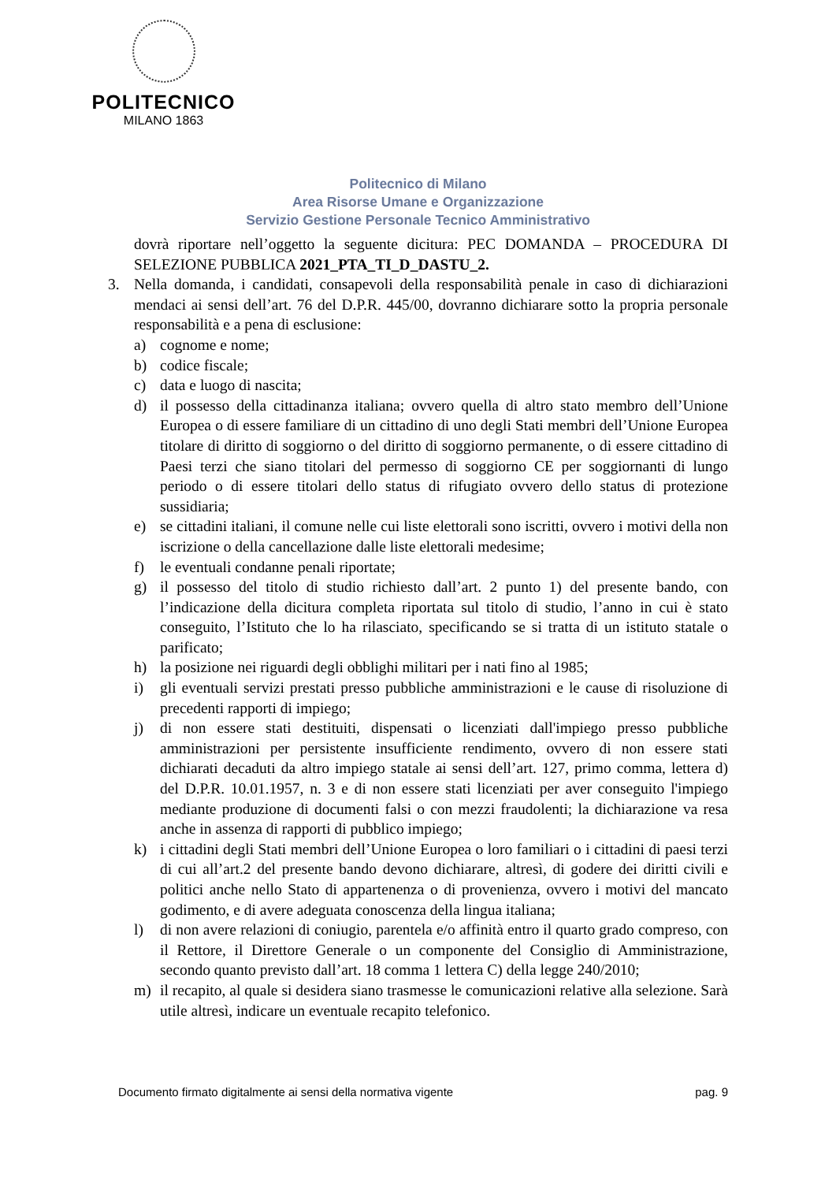POLITECNICO
MILANO 1863
Politecnico di Milano
Area Risorse Umane e Organizzazione
Servizio Gestione Personale Tecnico Amministrativo
dovrà riportare nell’oggetto la seguente dicitura: PEC DOMANDA – PROCEDURA DI SELEZIONE PUBBLICA 2021_PTA_TI_D_DASTU_2.
3. Nella domanda, i candidati, consapevoli della responsabilità penale in caso di dichiarazioni mendaci ai sensi dell’art. 76 del D.P.R. 445/00, dovranno dichiarare sotto la propria personale responsabilità e a pena di esclusione:
a) cognome e nome;
b) codice fiscale;
c) data e luogo di nascita;
d) il possesso della cittadinanza italiana; ovvero quella di altro stato membro dell’Unione Europea o di essere familiare di un cittadino di uno degli Stati membri dell’Unione Europea titolare di diritto di soggiorno o del diritto di soggiorno permanente, o di essere cittadino di Paesi terzi che siano titolari del permesso di soggiorno CE per soggiornanti di lungo periodo o di essere titolari dello status di rifugiato ovvero dello status di protezione sussidiaria;
e) se cittadini italiani, il comune nelle cui liste elettorali sono iscritti, ovvero i motivi della non iscrizione o della cancellazione dalle liste elettorali medesime;
f) le eventuali condanne penali riportate;
g) il possesso del titolo di studio richiesto dall’art. 2 punto 1) del presente bando, con l’indicazione della dicitura completa riportata sul titolo di studio, l’anno in cui è stato conseguito, l’Istituto che lo ha rilasciato, specificando se si tratta di un istituto statale o parificato;
h) la posizione nei riguardi degli obblighi militari per i nati fino al 1985;
i) gli eventuali servizi prestati presso pubbliche amministrazioni e le cause di risoluzione di precedenti rapporti di impiego;
j) di non essere stati destituiti, dispensati o licenziati dall'impiego presso pubbliche amministrazioni per persistente insufficiente rendimento, ovvero di non essere stati dichiarati decaduti da altro impiego statale ai sensi dell’art. 127, primo comma, lettera d) del D.P.R. 10.01.1957, n. 3 e di non essere stati licenziati per aver conseguito l'impiego mediante produzione di documenti falsi o con mezzi fraudolenti; la dichiarazione va resa anche in assenza di rapporti di pubblico impiego;
k) i cittadini degli Stati membri dell’Unione Europea o loro familiari o i cittadini di paesi terzi di cui all’art.2 del presente bando devono dichiarare, altresì, di godere dei diritti civili e politici anche nello Stato di appartenenza o di provenienza, ovvero i motivi del mancato godimento, e di avere adeguata conoscenza della lingua italiana;
l) di non avere relazioni di coniugio, parentela e/o affinità entro il quarto grado compreso, con il Rettore, il Direttore Generale o un componente del Consiglio di Amministrazione, secondo quanto previsto dall’art. 18 comma 1 lettera C) della legge 240/2010;
m) il recapito, al quale si desidera siano trasmesse le comunicazioni relative alla selezione. Sarà utile altresì, indicare un eventuale recapito telefonico.
Documento firmato digitalmente ai sensi della normativa vigente pag. 9